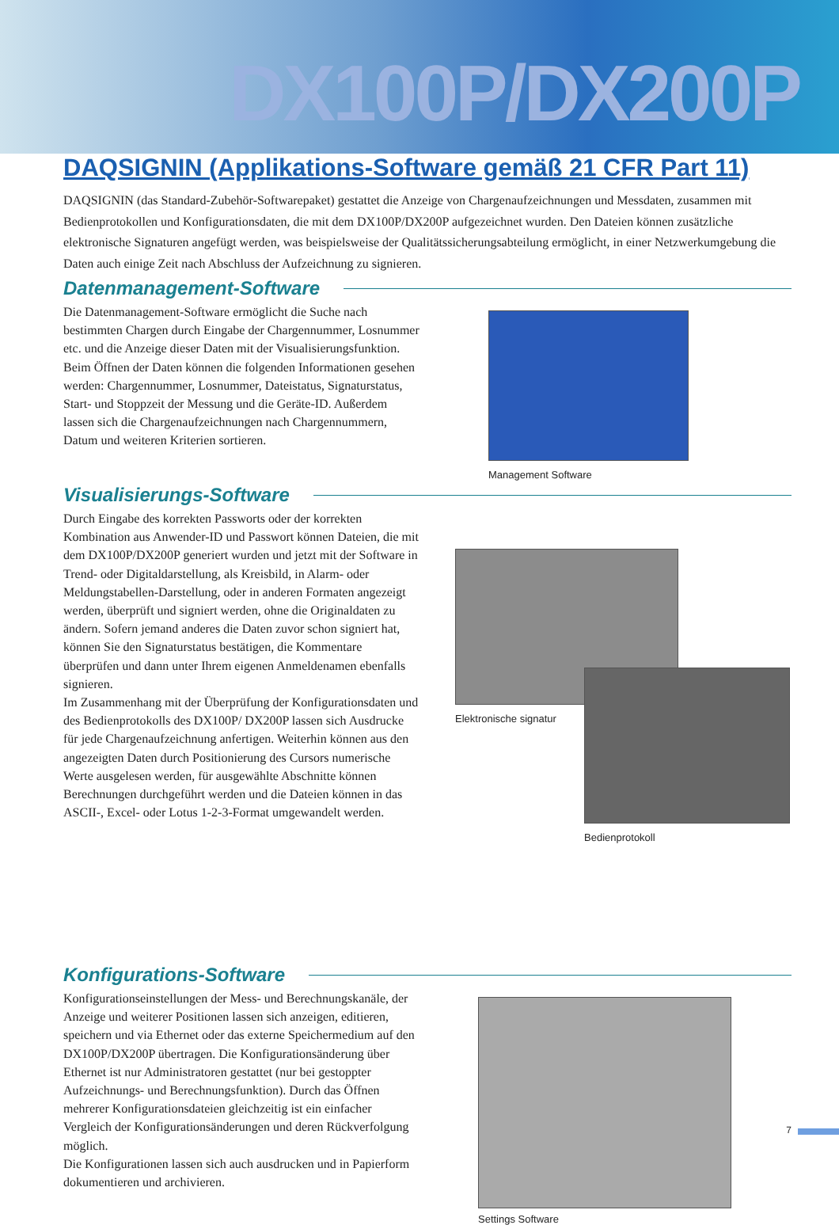DX100P/DX200P
DAQSIGNIN (Applikations-Software gemäß 21 CFR Part 11)
DAQSIGNIN (das Standard-Zubehör-Softwarepaket) gestattet die Anzeige von Chargenaufzeichnungen und Messdaten, zusammen mit Bedienprotokollen und Konfigurationsdaten, die mit dem DX100P/DX200P aufgezeichnet wurden. Den Dateien können zusätzliche elektronische Signaturen angefügt werden, was beispielsweise der Qualitätssicherungsabteilung ermöglicht, in einer Netzwerkumgebung die Daten auch einige Zeit nach Abschluss der Aufzeichnung zu signieren.
Datenmanagement-Software
Die Datenmanagement-Software ermöglicht die Suche nach bestimmten Chargen durch Eingabe der Chargennummer, Losnummer etc. und die Anzeige dieser Daten mit der Visualisierungsfunktion. Beim Öffnen der Daten können die folgenden Informationen gesehen werden: Chargennummer, Losnummer, Dateistatus, Signaturstatus, Start- und Stoppzeit der Messung und die Geräte-ID. Außerdem lassen sich die Chargenaufzeichnungen nach Chargennummern, Datum und weiteren Kriterien sortieren.
Management Software
Visualisierungs-Software
Durch Eingabe des korrekten Passworts oder der korrekten Kombination aus Anwender-ID und Passwort können Dateien, die mit dem DX100P/DX200P generiert wurden und jetzt mit der Software in Trend- oder Digitaldarstellung, als Kreisbild, in Alarm- oder Meldungstabellen-Darstellung, oder in anderen Formaten angezeigt werden, überprüft und signiert werden, ohne die Originaldaten zu ändern. Sofern jemand anderes die Daten zuvor schon signiert hat, können Sie den Signaturstatus bestätigen, die Kommentare überprüfen und dann unter Ihrem eigenen Anmeldenamen ebenfalls signieren.
Im Zusammenhang mit der Überprüfung der Konfigurationsdaten und des Bedienprotokolls des DX100P/ DX200P lassen sich Ausdrucke für jede Chargenaufzeichnung anfertigen. Weiterhin können aus den angezeigten Daten durch Positionierung des Cursors numerische Werte ausgelesen werden, für ausgewählte Abschnitte können Berechnungen durchgeführt werden und die Dateien können in das ASCII-, Excel- oder Lotus 1-2-3-Format umgewandelt werden.
Elektronische signatur
Bedienprotokoll
Konfigurations-Software
Konfigurationseinstellungen der Mess- und Berechnungskanäle, der Anzeige und weiterer Positionen lassen sich anzeigen, editieren, speichern und via Ethernet oder das externe Speichermedium auf den DX100P/DX200P übertragen. Die Konfigurationsänderung über Ethernet ist nur Administratoren gestattet (nur bei gestoppter Aufzeichnungs- und Berechnungsfunktion). Durch das Öffnen mehrerer Konfigurationsdateien gleichzeitig ist ein einfacher Vergleich der Konfigurationsänderungen und deren Rückverfolgung möglich.
Die Konfigurationen lassen sich auch ausdrucken und in Papierform dokumentieren und archivieren.
Settings Software
7